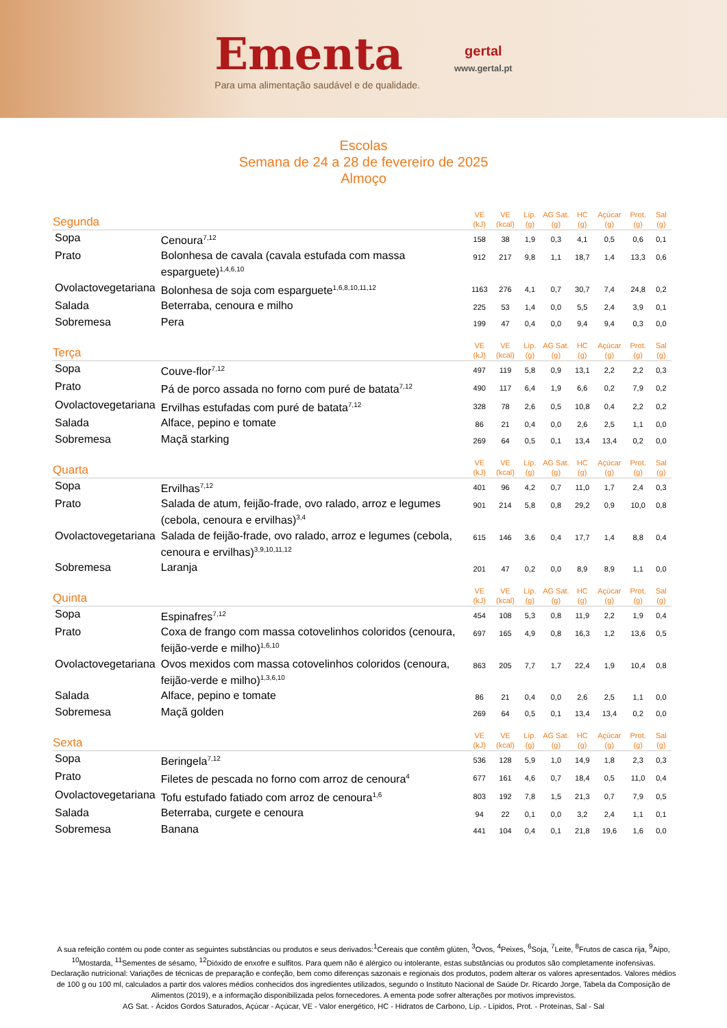Ementa
Para uma alimentação saudável e de qualidade.
gertal
www.gertal.pt
Escolas
Semana de 24 a 28 de fevereiro de 2025
Almoço
| Segunda | | VE (kJ) | VE (kcal) | Líp. (g) | AG Sat. (g) | HC (g) | Açúcar (g) | Prot. (g) | Sal (g) |
| --- | --- | --- | --- | --- | --- | --- | --- | --- | --- |
| Sopa | Cenoura<sup>7,12</sup> | 158 | 38 | 1,9 | 0,3 | 4,1 | 0,5 | 0,6 | 0,1 |
| Prato | Bolonhesa de cavala (cavala estufada com massa esparguete)<sup>1,4,6,10</sup> | 912 | 217 | 9,8 | 1,1 | 18,7 | 1,4 | 13,3 | 0,6 |
| Ovolactovegetariana | Bolonhesa de soja com esparguete<sup>1,6,8,10,11,12</sup> | 1163 | 276 | 4,1 | 0,7 | 30,7 | 7,4 | 24,8 | 0,2 |
| Salada | Beterraba, cenoura e milho | 225 | 53 | 1,4 | 0,0 | 5,5 | 2,4 | 3,9 | 0,1 |
| Sobremesa | Pera | 199 | 47 | 0,4 | 0,0 | 9,4 | 9,4 | 0,3 | 0,0 |
| Terça | | VE (kJ) | VE (kcal) | Líp. (g) | AG Sat. (g) | HC (g) | Açúcar (g) | Prot. (g) | Sal (g) |
| Sopa | Couve-flor<sup>7,12</sup> | 497 | 119 | 5,8 | 0,9 | 13,1 | 2,2 | 2,2 | 0,3 |
| Prato | Pá de porco assada no forno com puré de batata<sup>7,12</sup> | 490 | 117 | 6,4 | 1,9 | 6,6 | 0,2 | 7,9 | 0,2 |
| Ovolactovegetariana | Ervilhas estufadas com puré de batata<sup>7,12</sup> | 328 | 78 | 2,6 | 0,5 | 10,8 | 0,4 | 2,2 | 0,2 |
| Salada | Alface, pepino e tomate | 86 | 21 | 0,4 | 0,0 | 2,6 | 2,5 | 1,1 | 0,0 |
| Sobremesa | Maçã starking | 269 | 64 | 0,5 | 0,1 | 13,4 | 13,4 | 0,2 | 0,0 |
| Quarta | | VE (kJ) | VE (kcal) | Líp. (g) | AG Sat. (g) | HC (g) | Açúcar (g) | Prot. (g) | Sal (g) |
| Sopa | Ervilhas<sup>7,12</sup> | 401 | 96 | 4,2 | 0,7 | 11,0 | 1,7 | 2,4 | 0,3 |
| Prato | Salada de atum, feijão-frade, ovo ralado, arroz e legumes (cebola, cenoura e ervilhas)<sup>3,4</sup> | 901 | 214 | 5,8 | 0,8 | 29,2 | 0,9 | 10,0 | 0,8 |
| Ovolactovegetariana | Salada de feijão-frade, ovo ralado, arroz e legumes (cebola, cenoura e ervilhas)<sup>3,9,10,11,12</sup> | 615 | 146 | 3,6 | 0,4 | 17,7 | 1,4 | 8,8 | 0,4 |
| Sobremesa | Laranja | 201 | 47 | 0,2 | 0,0 | 8,9 | 8,9 | 1,1 | 0,0 |
| Quinta | | VE (kJ) | VE (kcal) | Líp. (g) | AG Sat. (g) | HC (g) | Açúcar (g) | Prot. (g) | Sal (g) |
| Sopa | Espinafres<sup>7,12</sup> | 454 | 108 | 5,3 | 0,8 | 11,9 | 2,2 | 1,9 | 0,4 |
| Prato | Coxa de frango com massa cotovelinhos coloridos (cenoura, feijão-verde e milho)<sup>1,6,10</sup> | 697 | 165 | 4,9 | 0,8 | 16,3 | 1,2 | 13,6 | 0,5 |
| Ovolactovegetariana | Ovos mexidos com massa cotovelinhos coloridos (cenoura, feijão-verde e milho)<sup>1,3,6,10</sup> | 863 | 205 | 7,7 | 1,7 | 22,4 | 1,9 | 10,4 | 0,8 |
| Salada | Alface, pepino e tomate | 86 | 21 | 0,4 | 0,0 | 2,6 | 2,5 | 1,1 | 0,0 |
| Sobremesa | Maçã golden | 269 | 64 | 0,5 | 0,1 | 13,4 | 13,4 | 0,2 | 0,0 |
| Sexta | | VE (kJ) | VE (kcal) | Líp. (g) | AG Sat. (g) | HC (g) | Açúcar (g) | Prot. (g) | Sal (g) |
| Sopa | Beringela<sup>7,12</sup> | 536 | 128 | 5,9 | 1,0 | 14,9 | 1,8 | 2,3 | 0,3 |
| Prato | Filetes de pescada no forno com arroz de cenoura<sup>4</sup> | 677 | 161 | 4,6 | 0,7 | 18,4 | 0,5 | 11,0 | 0,4 |
| Ovolactovegetariana | Tofu estufado fatiado com arroz de cenoura<sup>1,6</sup> | 803 | 192 | 7,8 | 1,5 | 21,3 | 0,7 | 7,9 | 0,5 |
| Salada | Beterraba, curgete e cenoura | 94 | 22 | 0,1 | 0,0 | 3,2 | 2,4 | 1,1 | 0,1 |
| Sobremesa | Banana | 441 | 104 | 0,4 | 0,1 | 21,8 | 19,6 | 1,6 | 0,0 |
A sua refeição contém ou pode conter as seguintes substâncias ou produtos e seus derivados:<sup>1</sup>Cereais que contêm glúten, <sup>3</sup>Ovos, <sup>4</sup>Peixes, <sup>6</sup>Soja, <sup>7</sup>Leite, <sup>8</sup>Frutos de casca rija, <sup>9</sup>Aipo, <sup>10</sup>Mostarda, <sup>11</sup>Sementes de sésamo, <sup>12</sup>Dióxido de enxofre e sulfitos. Para quem não é alérgico ou intolerante, estas substâncias ou produtos são completamente inofensivas.
Declaração nutricional: Variações de técnicas de preparação e confeção, bem como diferenças sazonais e regionais dos produtos, podem alterar os valores apresentados. Valores médios de 100 g ou 100 ml, calculados a partir dos valores médios conhecidos dos ingredientes utilizados, segundo o Instituto Nacional de Saúde Dr. Ricardo Jorge, Tabela da Composição de Alimentos (2019), e a informação disponibilizada pelos fornecedores. A ementa pode sofrer alterações por motivos imprevistos.
AG Sat. - Ácidos Gordos Saturados, Açúcar - Açúcar, VE - Valor energético, HC - Hidratos de Carbono, Líp. - Lípidos, Prot. - Proteínas, Sal - Sal